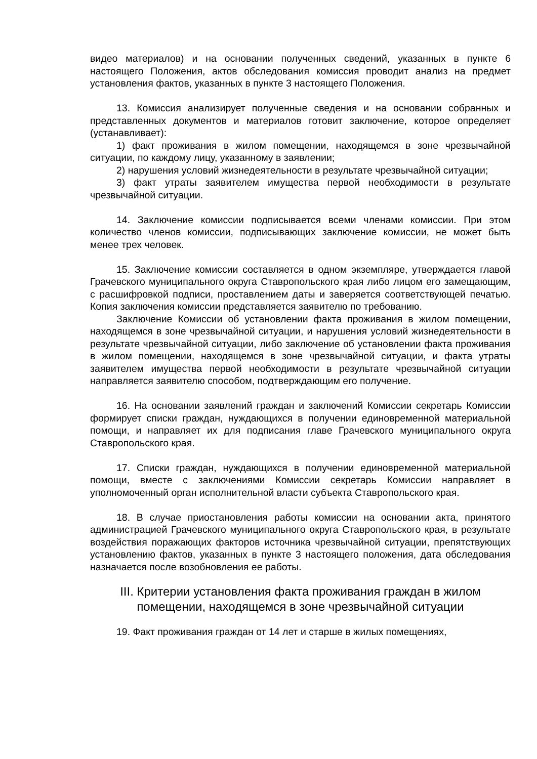видео материалов) и на основании полученных сведений, указанных в пункте 6 настоящего Положения, актов обследования комиссия проводит анализ на предмет установления фактов, указанных в пункте 3 настоящего Положения.
13. Комиссия анализирует полученные сведения и на основании собранных и представленных документов и материалов готовит заключение, которое определяет (устанавливает):
1) факт проживания в жилом помещении, находящемся в зоне чрезвычайной ситуации, по каждому лицу, указанному в заявлении;
2) нарушения условий жизнедеятельности в результате чрезвычайной ситуации;
3) факт утраты заявителем имущества первой необходимости в результате чрезвычайной ситуации.
14. Заключение комиссии подписывается всеми членами комиссии. При этом количество членов комиссии, подписывающих заключение комиссии, не может быть менее трех человек.
15. Заключение комиссии составляется в одном экземпляре, утверждается главой Грачевского муниципального округа Ставропольского края либо лицом его замещающим, с расшифровкой подписи, проставлением даты и заверяется соответствующей печатью. Копия заключения комиссии представляется заявителю по требованию.
Заключение Комиссии об установлении факта проживания в жилом помещении, находящемся в зоне чрезвычайной ситуации, и нарушения условий жизнедеятельности в результате чрезвычайной ситуации, либо заключение об установлении факта проживания в жилом помещении, находящемся в зоне чрезвычайной ситуации, и факта утраты заявителем имущества первой необходимости в результате чрезвычайной ситуации направляется заявителю способом, подтверждающим его получение.
16. На основании заявлений граждан и заключений Комиссии секретарь Комиссии формирует списки граждан, нуждающихся в получении единовременной материальной помощи, и направляет их для подписания главе Грачевского муниципального округа Ставропольского края.
17. Списки граждан, нуждающихся в получении единовременной материальной помощи, вместе с заключениями Комиссии секретарь Комиссии направляет в уполномоченный орган исполнительной власти субъекта Ставропольского края.
18. В случае приостановления работы комиссии на основании акта, принятого администрацией Грачевского муниципального округа Ставропольского края, в результате воздействия поражающих факторов источника чрезвычайной ситуации, препятствующих установлению фактов, указанных в пункте 3 настоящего положения, дата обследования назначается после возобновления ее работы.
III. Критерии установления факта проживания граждан в жилом помещении, находящемся в зоне чрезвычайной ситуации
19. Факт проживания граждан от 14 лет и старше в жилых помещениях,